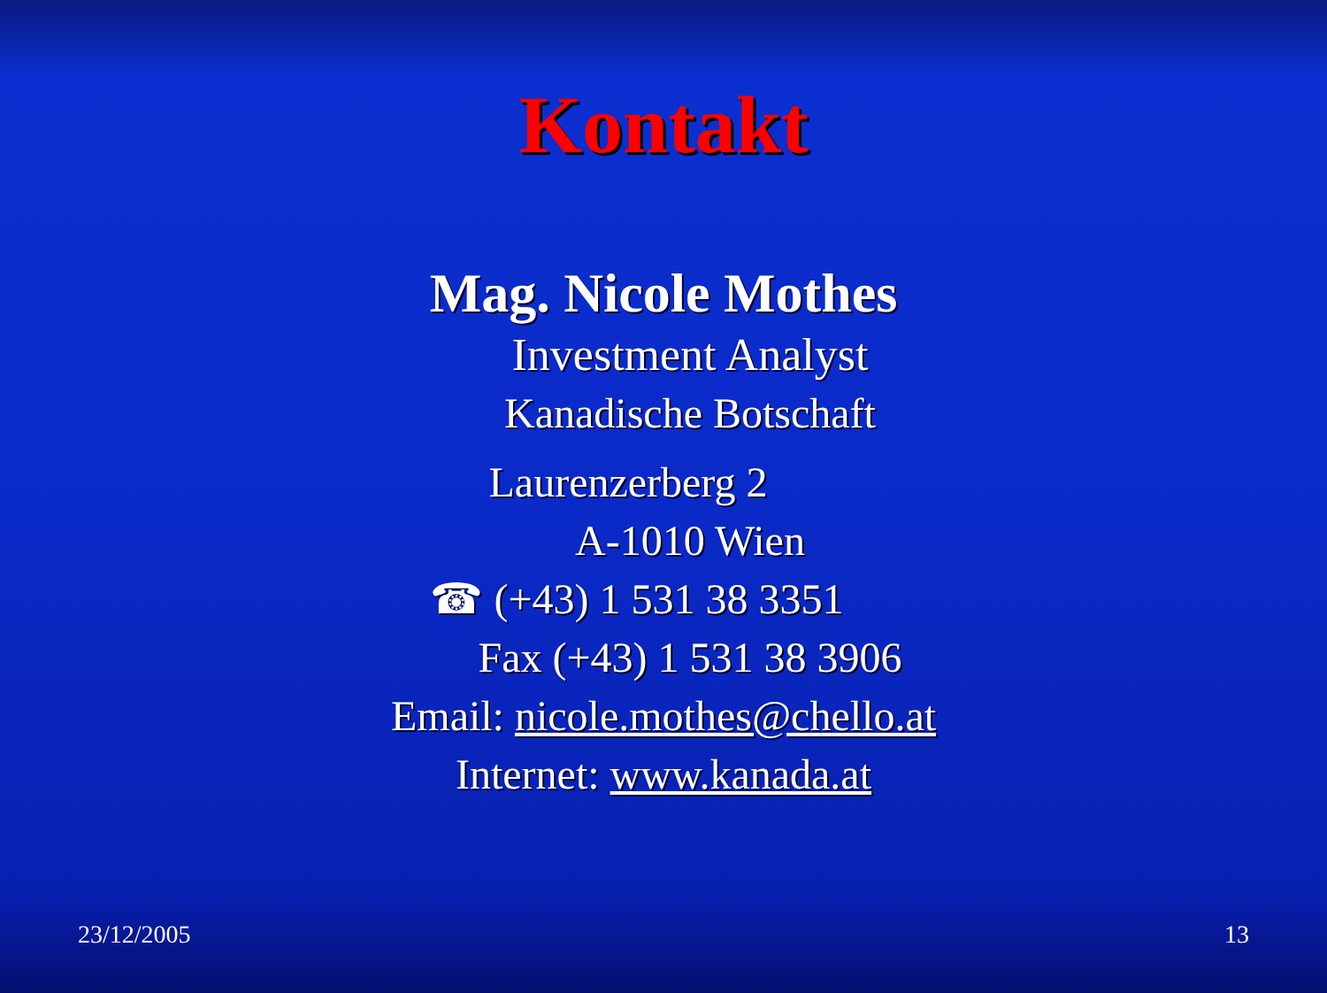Kontakt
Mag. Nicole Mothes
Investment Analyst
Kanadische Botschaft
Laurenzerberg 2
A-1010 Wien
☎ (+43) 1 531 38 3351
Fax (+43) 1 531 38 3906
Email: nicole.mothes@chello.at
Internet: www.kanada.at
23/12/2005 13